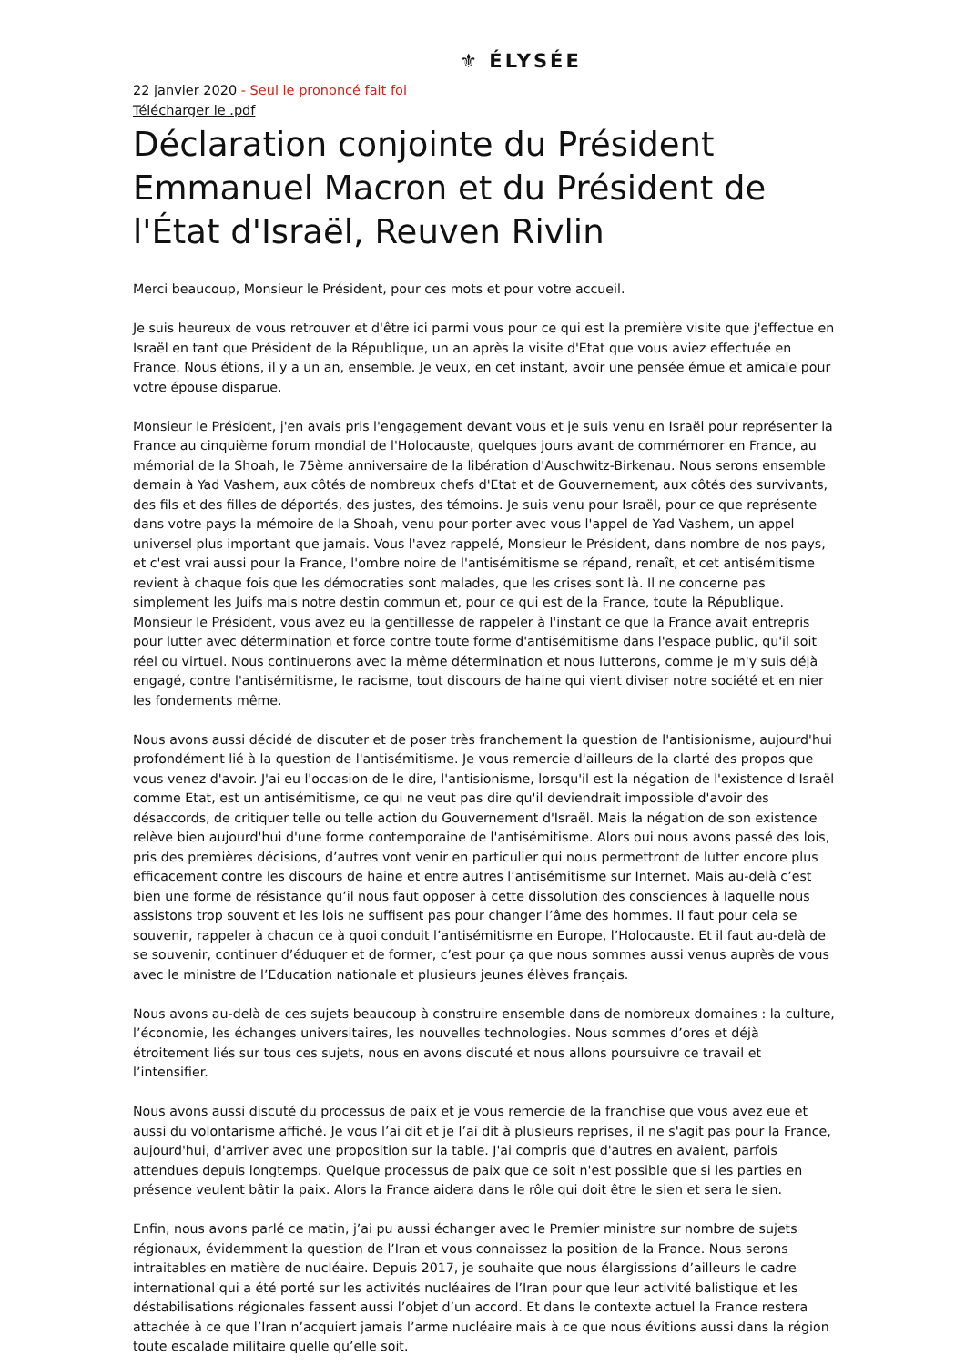⚜ ÉLYSÉE
22 janvier 2020 - Seul le prononcé fait foi
Télécharger le .pdf
Déclaration conjointe du Président Emmanuel Macron et du Président de l'État d'Israël, Reuven Rivlin
Merci beaucoup, Monsieur le Président, pour ces mots et pour votre accueil.
Je suis heureux de vous retrouver et d'être ici parmi vous pour ce qui est la première visite que j'effectue en Israël en tant que Président de la République, un an après la visite d'Etat que vous aviez effectuée en France. Nous étions, il y a un an, ensemble. Je veux, en cet instant, avoir une pensée émue et amicale pour votre épouse disparue.
Monsieur le Président, j'en avais pris l'engagement devant vous et je suis venu en Israël pour représenter la France au cinquième forum mondial de l'Holocauste, quelques jours avant de commémorer en France, au mémorial de la Shoah, le 75ème anniversaire de la libération d'Auschwitz-Birkenau. Nous serons ensemble demain à Yad Vashem, aux côtés de nombreux chefs d'Etat et de Gouvernement, aux côtés des survivants, des fils et des filles de déportés, des justes, des témoins. Je suis venu pour Israël, pour ce que représente dans votre pays la mémoire de la Shoah, venu pour porter avec vous l'appel de Yad Vashem, un appel universel plus important que jamais. Vous l'avez rappelé, Monsieur le Président, dans nombre de nos pays, et c'est vrai aussi pour la France, l'ombre noire de l'antisémitisme se répand, renaît, et cet antisémitisme revient à chaque fois que les démocraties sont malades, que les crises sont là. Il ne concerne pas simplement les Juifs mais notre destin commun et, pour ce qui est de la France, toute la République. Monsieur le Président, vous avez eu la gentillesse de rappeler à l'instant ce que la France avait entrepris pour lutter avec détermination et force contre toute forme d'antisémitisme dans l'espace public, qu'il soit réel ou virtuel. Nous continuerons avec la même détermination et nous lutterons, comme je m'y suis déjà engagé, contre l'antisémitisme, le racisme, tout discours de haine qui vient diviser notre société et en nier les fondements même.
Nous avons aussi décidé de discuter et de poser très franchement la question de l'antisionisme, aujourd'hui profondément lié à la question de l'antisémitisme. Je vous remercie d'ailleurs de la clarté des propos que vous venez d'avoir. J'ai eu l'occasion de le dire, l'antisionisme, lorsqu'il est la négation de l'existence d'Israël comme Etat, est un antisémitisme, ce qui ne veut pas dire qu'il deviendrait impossible d'avoir des désaccords, de critiquer telle ou telle action du Gouvernement d'Israël. Mais la négation de son existence relève bien aujourd'hui d'une forme contemporaine de l'antisémitisme. Alors oui nous avons passé des lois, pris des premières décisions, d’autres vont venir en particulier qui nous permettront de lutter encore plus efficacement contre les discours de haine et entre autres l’antisémitisme sur Internet. Mais au-delà c’est bien une forme de résistance qu’il nous faut opposer à cette dissolution des consciences à laquelle nous assistons trop souvent et les lois ne suffisent pas pour changer l’âme des hommes. Il faut pour cela se souvenir, rappeler à chacun ce à quoi conduit l’antisémitisme en Europe, l’Holocauste. Et il faut au-delà de se souvenir, continuer d’éduquer et de former, c’est pour ça que nous sommes aussi venus auprès de vous avec le ministre de l’Education nationale et plusieurs jeunes élèves français.
Nous avons au-delà de ces sujets beaucoup à construire ensemble dans de nombreux domaines : la culture, l’économie, les échanges universitaires, les nouvelles technologies. Nous sommes d’ores et déjà étroitement liés sur tous ces sujets, nous en avons discuté et nous allons poursuivre ce travail et l’intensifier.
Nous avons aussi discuté du processus de paix et je vous remercie de la franchise que vous avez eue et aussi du volontarisme affiché. Je vous l’ai dit et je l’ai dit à plusieurs reprises, il ne s'agit pas pour la France, aujourd'hui, d'arriver avec une proposition sur la table. J'ai compris que d'autres en avaient, parfois attendues depuis longtemps. Quelque processus de paix que ce soit n'est possible que si les parties en présence veulent bâtir la paix. Alors la France aidera dans le rôle qui doit être le sien et sera le sien.
Enfin, nous avons parlé ce matin, j’ai pu aussi échanger avec le Premier ministre sur nombre de sujets régionaux, évidemment la question de l’Iran et vous connaissez la position de la France. Nous serons intraitables en matière de nucléaire. Depuis 2017, je souhaite que nous élargissions d’ailleurs le cadre international qui a été porté sur les activités nucléaires de l’Iran pour que leur activité balistique et les déstabilisations régionales fassent aussi l’objet d’un accord. Et dans le contexte actuel la France restera attachée à ce que l’Iran n’acquiert jamais l’arme nucléaire mais à ce que nous évitions aussi dans la région toute escalade militaire quelle qu’elle soit.